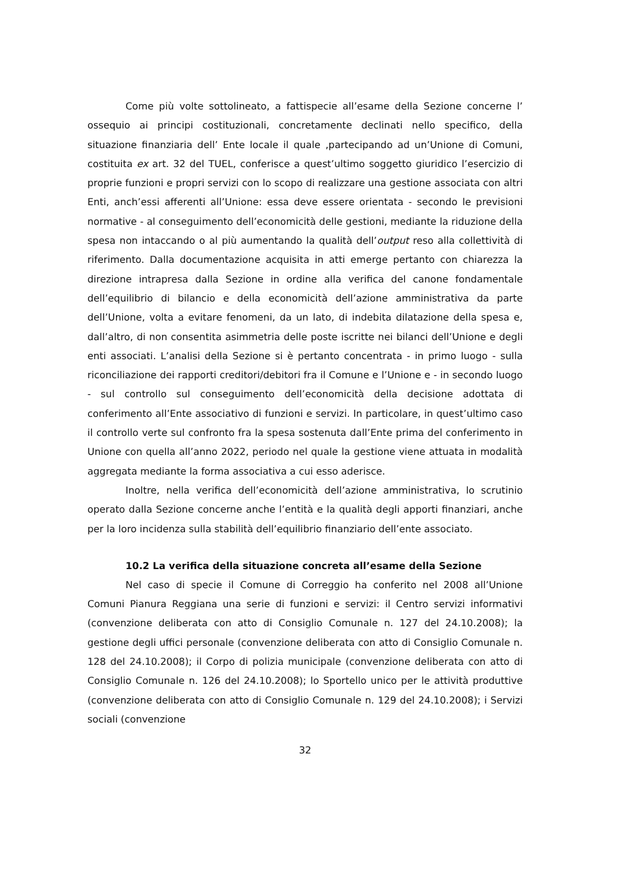Come più volte sottolineato, a fattispecie all’esame della Sezione concerne l’ ossequio ai principi costituzionali, concretamente declinati nello specifico, della situazione finanziaria dell’ Ente locale il quale ,partecipando ad un’Unione di Comuni, costituita ex art. 32 del TUEL, conferisce a quest’ultimo soggetto giuridico l’esercizio di proprie funzioni e propri servizi con lo scopo di realizzare una gestione associata con altri Enti, anch’essi afferenti all’Unione: essa deve essere orientata - secondo le previsioni normative - al conseguimento dell’economicità delle gestioni, mediante la riduzione della spesa non intaccando o al più aumentando la qualità dell’output reso alla collettività di riferimento. Dalla documentazione acquisita in atti emerge pertanto con chiarezza la direzione intrapresa dalla Sezione in ordine alla verifica del canone fondamentale dell’equilibrio di bilancio e della economicità dell’azione amministrativa da parte dell’Unione, volta a evitare fenomeni, da un lato, di indebita dilatazione della spesa e, dall’altro, di non consentita asimmetria delle poste iscritte nei bilanci dell’Unione e degli enti associati. L’analisi della Sezione si è pertanto concentrata - in primo luogo - sulla riconciliazione dei rapporti creditori/debitori fra il Comune e l’Unione e - in secondo luogo - sul controllo sul conseguimento dell’economicità della decisione adottata di conferimento all’Ente associativo di funzioni e servizi. In particolare, in quest’ultimo caso il controllo verte sul confronto fra la spesa sostenuta dall’Ente prima del conferimento in Unione con quella all’anno 2022, periodo nel quale la gestione viene attuata in modalità aggregata mediante la forma associativa a cui esso aderisce.
Inoltre, nella verifica dell’economicità dell’azione amministrativa, lo scrutinio operato dalla Sezione concerne anche l’entità e la qualità degli apporti finanziari, anche per la loro incidenza sulla stabilità dell’equilibrio finanziario dell’ente associato.
10.2 La verifica della situazione concreta all’esame della Sezione
Nel caso di specie il Comune di Correggio ha conferito nel 2008 all’Unione Comuni Pianura Reggiana una serie di funzioni e servizi: il Centro servizi informativi (convenzione deliberata con atto di Consiglio Comunale n. 127 del 24.10.2008); la gestione degli uffici personale (convenzione deliberata con atto di Consiglio Comunale n. 128 del 24.10.2008); il Corpo di polizia municipale (convenzione deliberata con atto di Consiglio Comunale n. 126 del 24.10.2008); lo Sportello unico per le attività produttive (convenzione deliberata con atto di Consiglio Comunale n. 129 del 24.10.2008); i Servizi sociali (convenzione
32